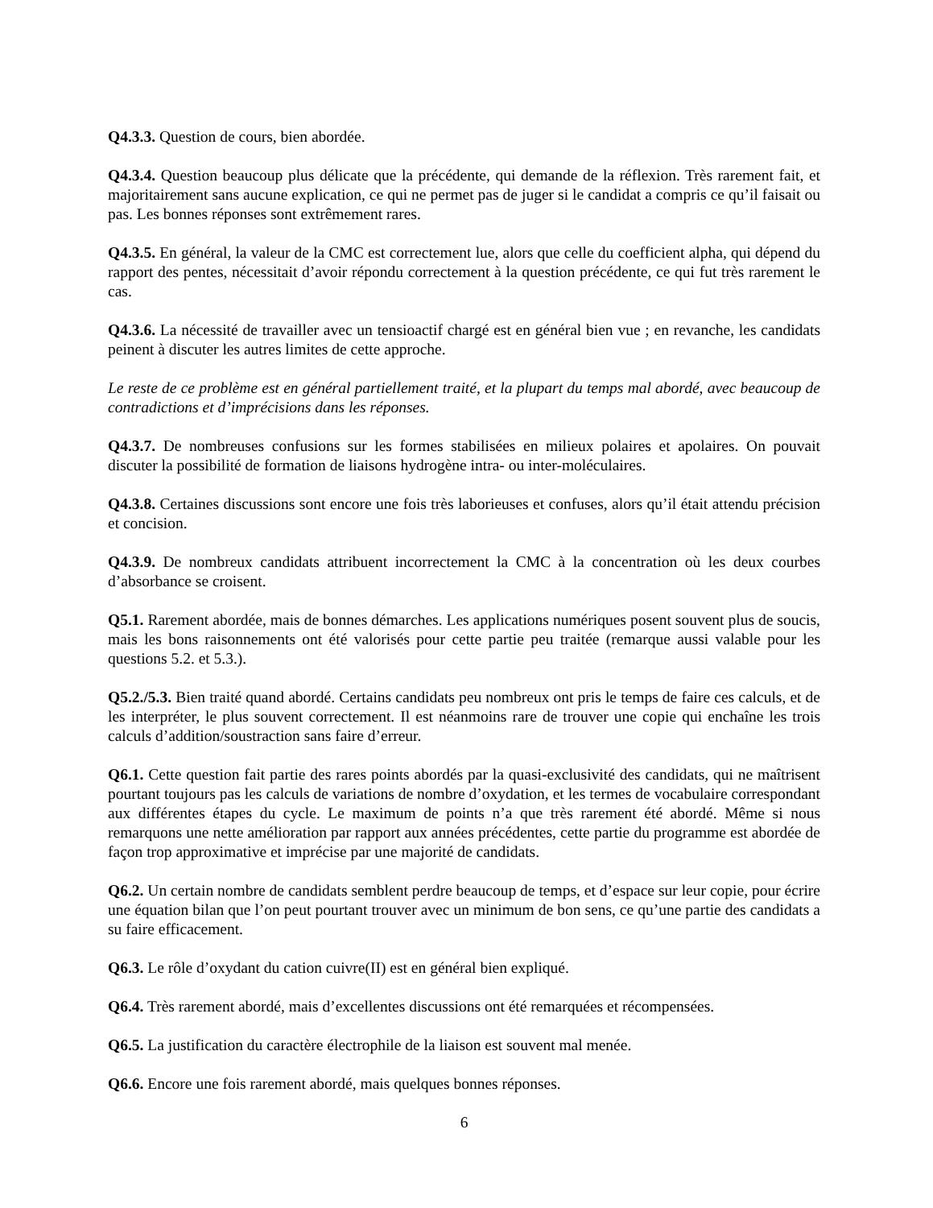Q4.3.3. Question de cours, bien abordée.
Q4.3.4. Question beaucoup plus délicate que la précédente, qui demande de la réflexion. Très rarement fait, et majoritairement sans aucune explication, ce qui ne permet pas de juger si le candidat a compris ce qu’il faisait ou pas. Les bonnes réponses sont extrêmement rares.
Q4.3.5. En général, la valeur de la CMC est correctement lue, alors que celle du coefficient alpha, qui dépend du rapport des pentes, nécessitait d’avoir répondu correctement à la question précédente, ce qui fut très rarement le cas.
Q4.3.6. La nécessité de travailler avec un tensioactif chargé est en général bien vue ; en revanche, les candidats peinent à discuter les autres limites de cette approche.
Le reste de ce problème est en général partiellement traité, et la plupart du temps mal abordé, avec beaucoup de contradictions et d’imprécisions dans les réponses.
Q4.3.7. De nombreuses confusions sur les formes stabilisées en milieux polaires et apolaires. On pouvait discuter la possibilité de formation de liaisons hydrogène intra- ou inter-moléculaires.
Q4.3.8. Certaines discussions sont encore une fois très laborieuses et confuses, alors qu’il était attendu précision et concision.
Q4.3.9. De nombreux candidats attribuent incorrectement la CMC à la concentration où les deux courbes d’absorbance se croisent.
Q5.1. Rarement abordée, mais de bonnes démarches. Les applications numériques posent souvent plus de soucis, mais les bons raisonnements ont été valorisés pour cette partie peu traitée (remarque aussi valable pour les questions 5.2. et 5.3.).
Q5.2./5.3. Bien traité quand abordé. Certains candidats peu nombreux ont pris le temps de faire ces calculs, et de les interpréter, le plus souvent correctement. Il est néanmoins rare de trouver une copie qui enchaîne les trois calculs d’addition/soustraction sans faire d’erreur.
Q6.1. Cette question fait partie des rares points abordés par la quasi-exclusivité des candidats, qui ne maîtrisent pourtant toujours pas les calculs de variations de nombre d’oxydation, et les termes de vocabulaire correspondant aux différentes étapes du cycle. Le maximum de points n’a que très rarement été abordé. Même si nous remarquons une nette amélioration par rapport aux années précédentes, cette partie du programme est abordée de façon trop approximative et imprécise par une majorité de candidats.
Q6.2. Un certain nombre de candidats semblent perdre beaucoup de temps, et d’espace sur leur copie, pour écrire une équation bilan que l’on peut pourtant trouver avec un minimum de bon sens, ce qu’une partie des candidats a su faire efficacement.
Q6.3. Le rôle d’oxydant du cation cuivre(II) est en général bien expliqué.
Q6.4. Très rarement abordé, mais d’excellentes discussions ont été remarquées et récompensées.
Q6.5. La justification du caractère électrophile de la liaison est souvent mal menée.
Q6.6. Encore une fois rarement abordé, mais quelques bonnes réponses.
6